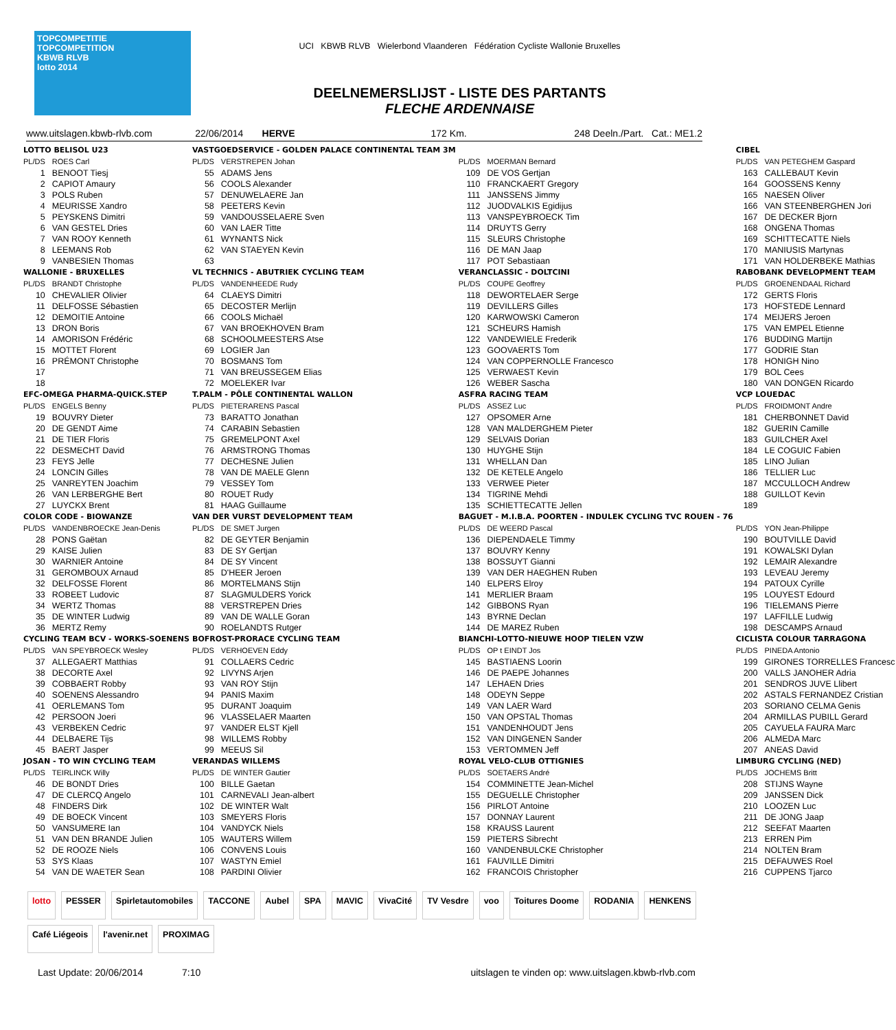TOPCOMPETITIE
TOPCOMPETITION
KBWB RLVB
lotto 2014
UCI KBWB RLVB Wielerbond Vlaanderen Fédération Cycliste Wallonie Bruxelles
DEELNEMERSLIJST - LISTE DES PARTANTS
FLECHE ARDENNAISE
www.uitslagen.kbwb-rlvb.com 22/06/2014 HERVE 172 Km. 248 Deeln./Part. Cat.: ME1.2
| LOTTO BELISOL U23 | |
| PL/DS | ROES Carl |
| 1 | BENOOT Tiesj |
| 2 | CAPIOT Amaury |
| 3 | POLS Ruben |
| 4 | MEURISSE Xandro |
| 5 | PEYSKENS Dimitri |
| 6 | VAN GESTEL Dries |
| 7 | VAN ROOY Kenneth |
| 8 | LEEMANS Rob |
| 9 | VANBESIEN Thomas |
| WALLONIE - BRUXELLES | |
| PL/DS | BRANDT Christophe |
| 10 | CHEVALIER Olivier |
| 11 | DELFOSSE Sébastien |
| 12 | DEMOITIE Antoine |
| 13 | DRON Boris |
| 14 | AMORISON Frédéric |
| 15 | MOTTET Florent |
| 16 | PRÉMONT Christophe |
| 17 | |
| 18 | |
| EFC-OMEGA PHARMA-QUICK.STEP | |
| PL/DS | ENGELS Benny |
| 19 | BOUVRY Dieter |
| 20 | DE GENDT Aime |
| 21 | DE TIER Floris |
| 22 | DESMECHT David |
| 23 | FEYS Jelle |
| 24 | LONCIN Gilles |
| 25 | VANREYTEN Joachim |
| 26 | VAN LERBERGHE Bert |
| 27 | LUYCKX Brent |
| COLOR CODE - BIOWANZE | |
| PL/DS | VANDENBROECKE Jean-Denis |
| 28 | PONS Gaëtan |
| 29 | KAISE Julien |
| 30 | WARNIER Antoine |
| 31 | GEROMBOUX Arnaud |
| 32 | DELFOSSE Florent |
| 33 | ROBEET Ludovic |
| 34 | WERTZ Thomas |
| 35 | DE WINTER Ludwig |
| 36 | MERTZ Remy |
| CYCLING TEAM BCV - WORKS-SOENENS | |
| PL/DS | VAN SPEYBROECK Wesley |
| 37 | ALLEGAERT Matthias |
| 38 | DECORTE Axel |
| 39 | COBBAERT Robby |
| 40 | SOENENS Alessandro |
| 41 | OERLEMANS Tom |
| 42 | PERSOON Joeri |
| 43 | VERBEKEN Cedric |
| 44 | DELBAERE Tijs |
| 45 | BAERT Jasper |
| JOSAN - TO WIN CYCLING TEAM | |
| PL/DS | TEIRLINCK Willy |
| 46 | DE BONDT Dries |
| 47 | DE CLERCQ Angelo |
| 48 | FINDERS Dirk |
| 49 | DE BOECK Vincent |
| 50 | VANSUMERE Ian |
| 51 | VAN DEN BRANDE Julien |
| 52 | DE ROOZE Niels |
| 53 | SYS Klaas |
| 54 | VAN DE WAETER Sean |
| VASTGOEDSERVICE - GOLDEN PALACE CONTINENTAL TEAM 3M | |
| PL/DS | VERSTREPEN Johan |
| 55 | ADAMS Jens |
| 56 | COOLS Alexander |
| 57 | DENUWELAERE Jan |
| 58 | PEETERS Kevin |
| 59 | VANDOUSSELAERE Sven |
| 60 | VAN LAER Titte |
| 61 | WYNANTS Nick |
| 62 | VAN STAEYEN Kevin |
| 63 | |
| VL TECHNICS - ABUTRIEK CYCLING TEAM | |
| PL/DS | VANDENHEEDE Rudy |
| 64 | CLAEYS Dimitri |
| 65 | DECOSTER Merlijn |
| 66 | COOLS Michaël |
| 67 | VAN BROEKHOVEN Bram |
| 68 | SCHOOLMEESTERS Atse |
| 69 | LOGIER Jan |
| 70 | BOSMANS Tom |
| 71 | VAN BREUSSEGEM Elias |
| 72 | MOELEKER Ivar |
| T.PALM - PÔLE CONTINENTAL WALLON | |
| PL/DS | PIETERARENS Pascal |
| 73 | BARATTO Jonathan |
| 74 | CARABIN Sebastien |
| 75 | GREMELPONT Axel |
| 76 | ARMSTRONG Thomas |
| 77 | DECHESNE Julien |
| 78 | VAN DE MAELE Glenn |
| 79 | VESSEY Tom |
| 80 | ROUET Rudy |
| 81 | HAAG Guillaume |
| VAN DER VURST DEVELOPMENT TEAM | |
| PL/DS | DE SMET Jurgen |
| 82 | DE GEYTER Benjamin |
| 83 | DE SY Gertjan |
| 84 | DE SY Vincent |
| 85 | D'HEER Jeroen |
| 86 | MORTELMANS Stijn |
| 87 | SLAGMULDERS Yorick |
| 88 | VERSTREPEN Dries |
| 89 | VAN DE WALLE Goran |
| 90 | ROELANDTS Rutger |
| BOFROST-PRORACE CYCLING TEAM | |
| PL/DS | VERHOEVEN Eddy |
| 91 | COLLAERS Cedric |
| 92 | LIVYNS Arjen |
| 93 | VAN ROY Stijn |
| 94 | PANIS Maxim |
| 95 | DURANT Joaquim |
| 96 | VLASSELAER Maarten |
| 97 | VANDER ELST Kjell |
| 98 | WILLEMS Robby |
| 99 | MEEUS Sil |
| VERANDAS WILLEMS | |
| PL/DS | DE WINTER Gautier |
| 100 | BILLE Gaetan |
| 101 | CARNEVALI Jean-albert |
| 102 | DE WINTER Walt |
| 103 | SMEYERS Floris |
| 104 | VANDYCK Niels |
| 105 | WAUTERS Willem |
| 106 | CONVENS Louis |
| 107 | WASTYN Emiel |
| 108 | PARDINI Olivier |
| PL/DS | MOERMAN Bernard |
| 109 | DE VOS Gertjan |
| 110 | FRANCKAERT Gregory |
| 111 | JANSSENS Jimmy |
| 112 | JUODVALKIS Egidijus |
| 113 | VANSPEYBROECK Tim |
| 114 | DRUYTS Gerry |
| 115 | SLEURS Christophe |
| 116 | DE MAN Jaap |
| 117 | POT Sebastiaan |
| VERANCLASSIC - DOLTCINI | |
| PL/DS | COUPE Geoffrey |
| 118 | DEWORTELAER Serge |
| 119 | DEVILLERS Gilles |
| 120 | KARWOWSKI Cameron |
| 121 | SCHEURS Hamish |
| 122 | VANDEWIELE Frederik |
| 123 | GOOVAERTS Tom |
| 124 | VAN COPPERNOLLE Francesco |
| 125 | VERWAEST Kevin |
| 126 | WEBER Sascha |
| ASFRA RACING TEAM | |
| PL/DS | ASSEZ Luc |
| 127 | OPSOMER Arne |
| 128 | VAN MALDERGHEM Pieter |
| 129 | SELVAIS Dorian |
| 130 | HUYGHE Stijn |
| 131 | WHELLAN Dan |
| 132 | DE KETELE Angelo |
| 133 | VERWEE Pieter |
| 134 | TIGRINE Mehdi |
| 135 | SCHIETTECATTE Jellen |
| BAGUET - M.I.B.A. POORTEN - INDULEK CYCLING TVC ROUEN - 76 | |
| PL/DS | DE WEERD Pascal |
| 136 | DIEPENDAELE Timmy |
| 137 | BOUVRY Kenny |
| 138 | BOSSUYT Gianni |
| 139 | VAN DER HAEGHEN Ruben |
| 140 | ELPERS Elroy |
| 141 | MERLIER Braam |
| 142 | GIBBONS Ryan |
| 143 | BYRNE Declan |
| 144 | DE MAREZ Ruben |
| BIANCHI-LOTTO-NIEUWE HOOP TIELEN VZW | |
| PL/DS | OP t EINDT Jos |
| 145 | BASTIAENS Loorin |
| 146 | DE PAEPE Johannes |
| 147 | LEHAEN Dries |
| 148 | ODEYN Seppe |
| 149 | VAN LAER Ward |
| 150 | VAN OPSTAL Thomas |
| 151 | VANDENHOUDT Jens |
| 152 | VAN DINGENEN Sander |
| 153 | VERTOMMEN Jeff |
| ROYAL VELO-CLUB OTTIGNIES | |
| PL/DS | SOETAERS André |
| 154 | COMMINETTE Jean-Michel |
| 155 | DEGUELLE Christopher |
| 156 | PIRLOT Antoine |
| 157 | DONNAY Laurent |
| 158 | KRAUSS Laurent |
| 159 | PIETERS Sibrecht |
| 160 | VANDENBULCKE Christopher |
| 161 | FAUVILLE Dimitri |
| 162 | FRANCOIS Christopher |
| CIBEL | |
| PL/DS | VAN PETEGHEM Gaspard |
| 163 | CALLEBAUT Kevin |
| 164 | GOOSSENS Kenny |
| 165 | NAESEN Oliver |
| 166 | VAN STEENBERGHEN Jori |
| 167 | DE DECKER Bjorn |
| 168 | ONGENA Thomas |
| 169 | SCHITTECATTE Niels |
| 170 | MANIUSIS Martynas |
| 171 | VAN HOLDERBEKE Mathias |
| RABOBANK DEVELOPMENT TEAM | |
| PL/DS | GROENENDAAL Richard |
| 172 | GERTS Floris |
| 173 | HOFSTEDE Lennard |
| 174 | MEIJERS Jeroen |
| 175 | VAN EMPEL Etienne |
| 176 | BUDDING Martijn |
| 177 | GODRIE Stan |
| 178 | HONIGH Nino |
| 179 | BOL Cees |
| 180 | VAN DONGEN Ricardo |
| VCP LOUEDAC | |
| PL/DS | FROIDMONT Andre |
| 181 | CHERBONNET David |
| 182 | GUERIN Camille |
| 183 | GUILCHER Axel |
| 184 | LE COGUIC Fabien |
| 185 | LINO Julian |
| 186 | TELLIER Luc |
| 187 | MCCULLOCH Andrew |
| 188 | GUILLOT Kevin |
| 189 | |
| PL/DS | YON Jean-Philippe |
| 190 | BOUTVILLE David |
| 191 | KOWALSKI Dylan |
| 192 | LEMAIR Alexandre |
| 193 | LEVEAU Jeremy |
| 194 | PATOUX Cyrille |
| 195 | LOUYEST Edourd |
| 196 | TIELEMANS Pierre |
| 197 | LAFFILLE Ludwig |
| 198 | DESCAMPS Arnaud |
| CICLISTA COLOUR TARRAGONA | |
| PL/DS | PINEDA Antonio |
| 199 | GIRONES TORRELLES Francesc |
| 200 | VALLS JANOHER Adria |
| 201 | SENDROS JUVE Llibert |
| 202 | ASTALS FERNANDEZ Cristian |
| 203 | SORIANO CELMA Genis |
| 204 | ARMILLAS PUBILL Gerard |
| 205 | CAYUELA FAURA Marc |
| 206 | ALMEDA Marc |
| 207 | ANEAS David |
| LIMBURG CYCLING (NED) | |
| PL/DS | JOCHEMS Britt |
| 208 | STIJNS Wayne |
| 209 | JANSSEN Dick |
| 210 | LOOZEN Luc |
| 211 | DE JONG Jaap |
| 212 | SEEFAT Maarten |
| 213 | ERREN Pim |
| 214 | NOLTEN Bram |
| 215 | DEFAUWES Roel |
| 216 | CUPPENS Tjarco |
lotto PESSER Spirletautomobiles TACCONE Aubel SPA MAVIC VivaCité TV Vesdre voo Toitures Doome RODANIA HENKENS Café Liégeois l'avenir.net PROXIMAG
Last Update: 20/06/2014 7:10 uitslagen te vinden op: www.uitslagen.kbwb-rlvb.com